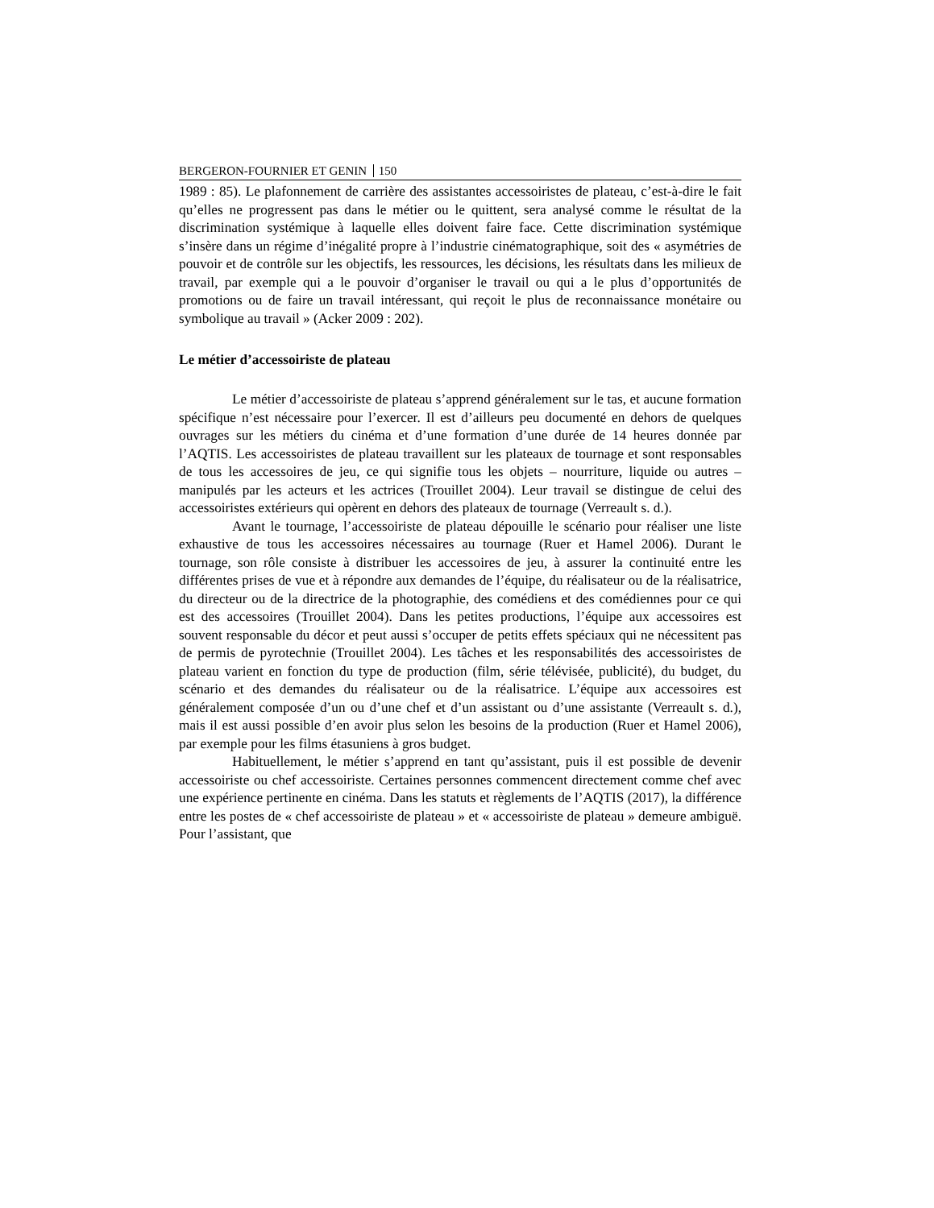BERGERON-FOURNIER ET GENIN 150
1989 : 85). Le plafonnement de carrière des assistantes accessoiristes de plateau, c’est-à-dire le fait qu’elles ne progressent pas dans le métier ou le quittent, sera analysé comme le résultat de la discrimination systémique à laquelle elles doivent faire face. Cette discrimination systémique s’insère dans un régime d’inégalité propre à l’industrie cinématographique, soit des « asymétries de pouvoir et de contrôle sur les objectifs, les ressources, les décisions, les résultats dans les milieux de travail, par exemple qui a le pouvoir d’organiser le travail ou qui a le plus d’opportunités de promotions ou de faire un travail intéressant, qui reçoit le plus de reconnaissance monétaire ou symbolique au travail » (Acker 2009 : 202).
Le métier d’accessoiriste de plateau
Le métier d’accessoiriste de plateau s’apprend généralement sur le tas, et aucune formation spécifique n’est nécessaire pour l’exercer. Il est d’ailleurs peu documenté en dehors de quelques ouvrages sur les métiers du cinéma et d’une formation d’une durée de 14 heures donnée par l’AQTIS. Les accessoiristes de plateau travaillent sur les plateaux de tournage et sont responsables de tous les accessoires de jeu, ce qui signifie tous les objets – nourriture, liquide ou autres – manipulés par les acteurs et les actrices (Trouillet 2004). Leur travail se distingue de celui des accessoiristes extérieurs qui opèrent en dehors des plateaux de tournage (Verreault s. d.).
Avant le tournage, l’accessoiriste de plateau dépouille le scénario pour réaliser une liste exhaustive de tous les accessoires nécessaires au tournage (Ruer et Hamel 2006). Durant le tournage, son rôle consiste à distribuer les accessoires de jeu, à assurer la continuité entre les différentes prises de vue et à répondre aux demandes de l’équipe, du réalisateur ou de la réalisatrice, du directeur ou de la directrice de la photographie, des comédiens et des comédiennes pour ce qui est des accessoires (Trouillet 2004). Dans les petites productions, l’équipe aux accessoires est souvent responsable du décor et peut aussi s’occuper de petits effets spéciaux qui ne nécessitent pas de permis de pyrotechnie (Trouillet 2004). Les tâches et les responsabilités des accessoiristes de plateau varient en fonction du type de production (film, série télévisée, publicité), du budget, du scénario et des demandes du réalisateur ou de la réalisatrice. L’équipe aux accessoires est généralement composée d’un ou d’une chef et d’un assistant ou d’une assistante (Verreault s. d.), mais il est aussi possible d’en avoir plus selon les besoins de la production (Ruer et Hamel 2006), par exemple pour les films étasuniens à gros budget.
Habituellement, le métier s’apprend en tant qu’assistant, puis il est possible de devenir accessoiriste ou chef accessoiriste. Certaines personnes commencent directement comme chef avec une expérience pertinente en cinéma. Dans les statuts et règlements de l’AQTIS (2017), la différence entre les postes de « chef accessoiriste de plateau » et « accessoiriste de plateau » demeure ambiguë. Pour l’assistant, que